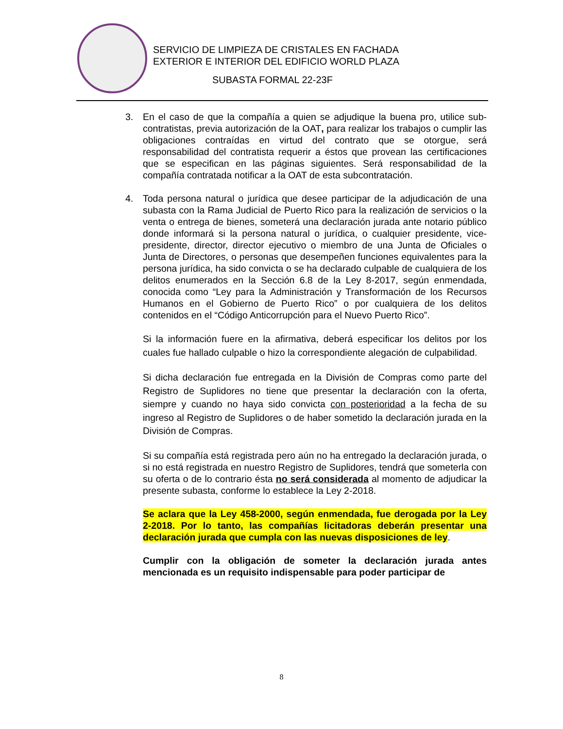SERVICIO DE LIMPIEZA DE CRISTALES EN FACHADA
EXTERIOR E INTERIOR DEL EDIFICIO WORLD PLAZA
SUBASTA FORMAL 22-23F
3. En el caso de que la compañía a quien se adjudique la buena pro, utilice sub-contratistas, previa autorización de la OAT, para realizar los trabajos o cumplir las obligaciones contraídas en virtud del contrato que se otorgue, será responsabilidad del contratista requerir a éstos que provean las certificaciones que se especifican en las páginas siguientes. Será responsabilidad de la compañía contratada notificar a la OAT de esta subcontratación.
4. Toda persona natural o jurídica que desee participar de la adjudicación de una subasta con la Rama Judicial de Puerto Rico para la realización de servicios o la venta o entrega de bienes, someterá una declaración jurada ante notario público donde informará si la persona natural o jurídica, o cualquier presidente, vice-presidente, director, director ejecutivo o miembro de una Junta de Oficiales o Junta de Directores, o personas que desempeñen funciones equivalentes para la persona jurídica, ha sido convicta o se ha declarado culpable de cualquiera de los delitos enumerados en la Sección 6.8 de la Ley 8-2017, según enmendada, conocida como “Ley para la Administración y Transformación de los Recursos Humanos en el Gobierno de Puerto Rico” o por cualquiera de los delitos contenidos en el “Código Anticorrupción para el Nuevo Puerto Rico”.
Si la información fuere en la afirmativa, deberá especificar los delitos por los cuales fue hallado culpable o hizo la correspondiente alegación de culpabilidad.
Si dicha declaración fue entregada en la División de Compras como parte del Registro de Suplidores no tiene que presentar la declaración con la oferta, siempre y cuando no haya sido convicta con posterioridad a la fecha de su ingreso al Registro de Suplidores o de haber sometido la declaración jurada en la División de Compras.
Si su compañía está registrada pero aún no ha entregado la declaración jurada, o si no está registrada en nuestro Registro de Suplidores, tendrá que someterla con su oferta o de lo contrario ésta no será considerada al momento de adjudicar la presente subasta, conforme lo establece la Ley 2-2018.
Se aclara que la Ley 458-2000, según enmendada, fue derogada por la Ley 2-2018. Por lo tanto, las compañías licitadoras deberán presentar una declaración jurada que cumpla con las nuevas disposiciones de ley.
Cumplir con la obligación de someter la declaración jurada antes mencionada es un requisito indispensable para poder participar de
8